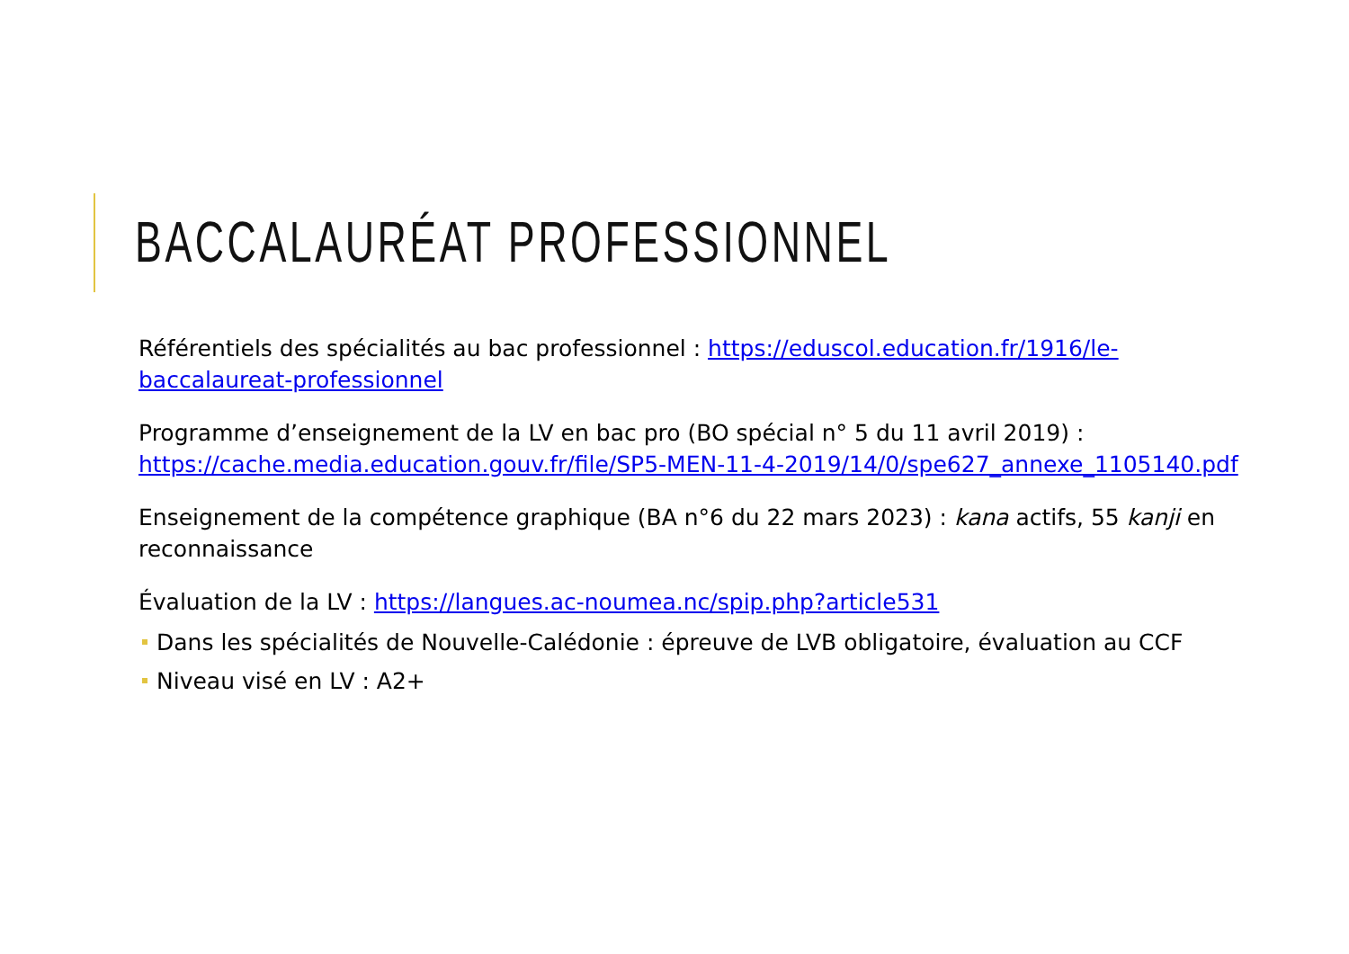BACCALAURÉAT PROFESSIONNEL
Référentiels des spécialités au bac professionnel : https://eduscol.education.fr/1916/le-baccalaureat-professionnel
Programme d’enseignement de la LV en bac pro (BO spécial n° 5 du 11 avril 2019) : https://cache.media.education.gouv.fr/file/SP5-MEN-11-4-2019/14/0/spe627_annexe_1105140.pdf
Enseignement de la compétence graphique (BA n°6 du 22 mars 2023) : kana actifs, 55 kanji en reconnaissance
Évaluation de la LV : https://langues.ac-noumea.nc/spip.php?article531
Dans les spécialités de Nouvelle-Calédonie : épreuve de LVB obligatoire, évaluation au CCF
Niveau visé en LV : A2+